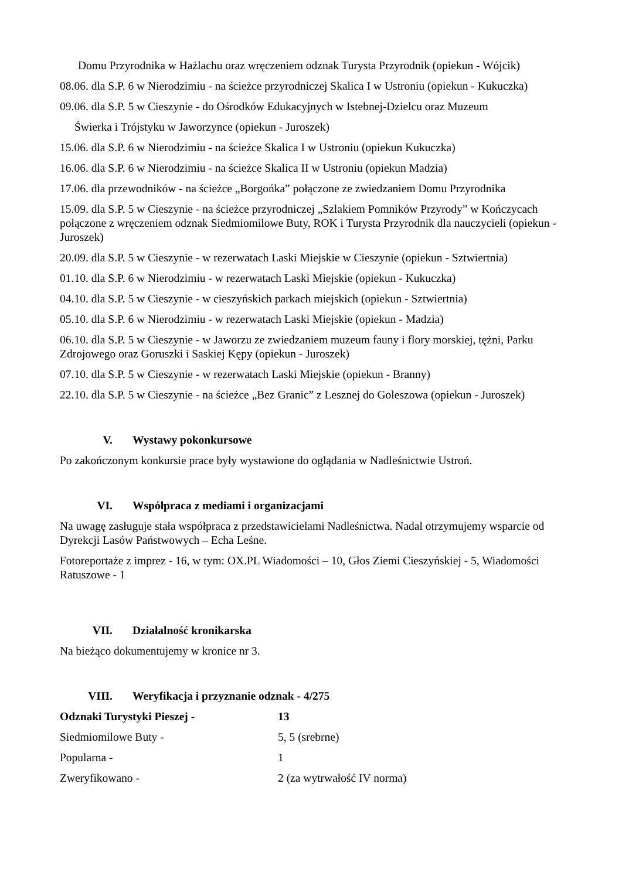Domu Przyrodnika w Hażlachu oraz wręczeniem odznak Turysta Przyrodnik (opiekun - Wójcik)
08.06. dla S.P. 6 w Nierodzimiu - na ścieżce przyrodniczej Skalica I w Ustroniu (opiekun - Kukuczka)
09.06. dla S.P. 5 w Cieszynie - do Ośrodków Edukacyjnych w Istebnej-Dzielcu oraz Muzeum
Świerka i Trójstyku w Jaworzynce (opiekun - Juroszek)
15.06. dla S.P. 6 w Nierodzimiu - na ścieżce Skalica I w Ustroniu (opiekun Kukuczka)
16.06. dla S.P. 6 w Nierodzimiu - na ścieżce Skalica II w Ustroniu (opiekun Madzia)
17.06. dla przewodników - na ścieżce „Borgońka” połączone ze zwiedzaniem Domu Przyrodnika
15.09. dla S.P. 5 w Cieszynie - na ścieżce przyrodniczej „Szlakiem Pomników Przyrody” w Kończycach połączone z wręczeniem odznak Siedmiomilowe Buty, ROK i Turysta Przyrodnik dla nauczycieli (opiekun -Juroszek)
20.09. dla S.P. 5 w Cieszynie - w rezerwatach Laski Miejskie w Cieszynie (opiekun - Sztwiertnia)
01.10. dla S.P. 6 w Nierodzimiu - w rezerwatach Laski Miejskie (opiekun - Kukuczka)
04.10. dla S.P. 5 w Cieszynie - w cieszyńskich parkach miejskich (opiekun - Sztwiertnia)
05.10. dla S.P. 6 w Nierodzimiu - w rezerwatach Laski Miejskie (opiekun - Madzia)
06.10. dla S.P. 5 w Cieszynie - w Jaworzu ze zwiedzaniem muzeum fauny i flory morskiej, tężni, Parku Zdrojowego oraz Goruszki i Saskiej Kępy (opiekun - Juroszek)
07.10. dla S.P. 5 w Cieszynie - w rezerwatach Laski Miejskie (opiekun - Branny)
22.10. dla S.P. 5 w Cieszynie - na ścieżce „Bez Granic” z Lesznej do Goleszowa (opiekun - Juroszek)
V. Wystawy pokonkursowe
Po zakończonym konkursie prace były wystawione do oglądania w Nadleśnictwie Ustroń.
VI. Współpraca z mediami i organizacjami
Na uwagę zasługuje stała współpraca z przedstawicielami Nadleśnictwa. Nadal otrzymujemy wsparcie od Dyrekcji Lasów Państwowych – Echa Leśne.
Fotoreportaże z imprez - 16, w tym: OX.PL Wiadomości – 10, Głos Ziemi Cieszyńskiej - 5, Wiadomości Ratuszowe - 1
VII. Działalność kronikarska
Na bieżąco dokumentujemy w kronice nr 3.
VIII. Weryfikacja i przyznanie odznak - 4/275
Odznaki Turystyki Pieszej - 13
Siedmiomilowe Buty - 5, 5 (srebrne)
Popularna - 1
Zweryfikowano - 2 (za wytrwałość IV norma)